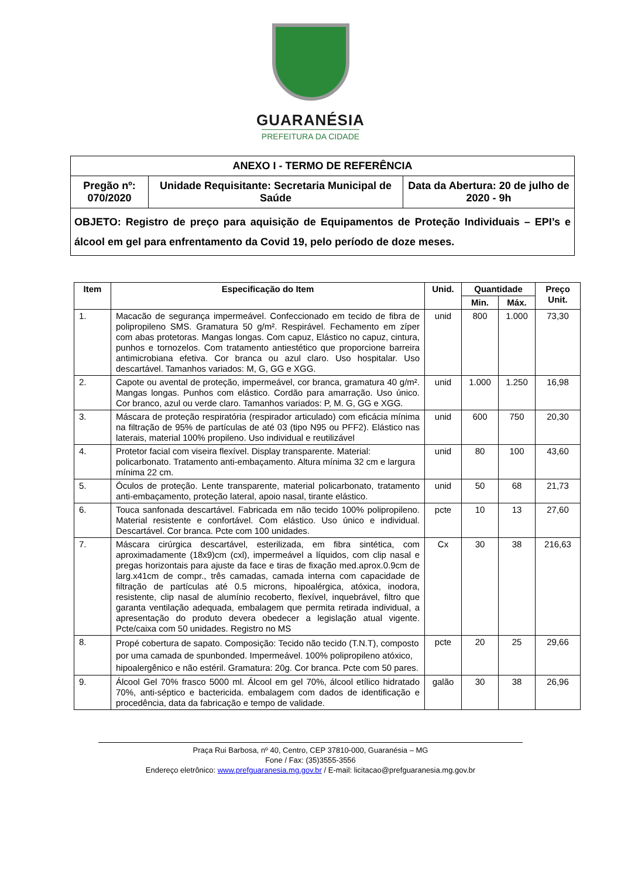GUARANÉSIA
PREFEITURA DA CIDADE
| ANEXO I - TERMO DE REFERÊNCIA | | |
| Pregão nº: 070/2020 | Unidade Requisitante: Secretaria Municipal de Saúde | Data da Abertura: 20 de julho de 2020 - 9h |
| OBJETO: Registro de preço para aquisição de Equipamentos de Proteção Individuais – EPI’s e álcool em gel para enfrentamento da Covid 19, pelo período de doze meses. | | |
| Item | Especificação do Item | Unid. | Quantidade | | Preço Unit. |
| --- | --- | --- | --- | --- | --- |
| | | | Min. | Máx. | |
| 1. | Macacão de segurança impermeável. Confeccionado em tecido de fibra de polipropileno SMS. Gramatura 50 g/m². Respirável. Fechamento em zíper com abas protetoras. Mangas longas. Com capuz, Elástico no capuz, cintura, punhos e tornozelos. Com tratamento antiestético que proporcione barreira antimicrobiana efetiva. Cor branca ou azul claro. Uso hospitalar. Uso descartável. Tamanhos variados: M, G, GG e XGG. | unid | 800 | 1.000 | 73,30 |
| 2. | Capote ou avental de proteção, impermeável, cor branca, gramatura 40 g/m². Mangas longas. Punhos com elástico. Cordão para amarração. Uso único. Cor branco, azul ou verde claro. Tamanhos variados: P, M. G, GG e XGG. | unid | 1.000 | 1.250 | 16,98 |
| 3. | Máscara de proteção respiratória (respirador articulado) com eficácia mínima na filtração de 95% de partículas de até 03 (tipo N95 ou PFF2). Elástico nas laterais, material 100% propileno. Uso individual e reutilizável | unid | 600 | 750 | 20,30 |
| 4. | Protetor facial com viseira flexível. Display transparente. Material: policarbonato. Tratamento anti-embaçamento. Altura mínima 32 cm e largura mínima 22 cm. | unid | 80 | 100 | 43,60 |
| 5. | Óculos de proteção. Lente transparente, material policarbonato, tratamento anti-embaçamento, proteção lateral, apoio nasal, tirante elástico. | unid | 50 | 68 | 21,73 |
| 6. | Touca sanfonada descartável. Fabricada em não tecido 100% polipropileno. Material resistente e confortável. Com elástico. Uso único e individual. Descartável. Cor branca. Pcte com 100 unidades. | pcte | 10 | 13 | 27,60 |
| 7. | Máscara cirúrgica descartável, esterilizada, em fibra sintética, com aproximadamente (18x9)cm (cxl), impermeável a líquidos, com clip nasal e pregas horizontais para ajuste da face e tiras de fixação med.aprox.0.9cm de larg.x41cm de compr., três camadas, camada interna com capacidade de filtração de partículas até 0.5 microns, hipoalérgica, atóxica, inodora, resistente, clip nasal de alumínio recoberto, flexível, inquebrável, filtro que garanta ventilação adequada, embalagem que permita retirada individual, a apresentação do produto devera obedecer a legislação atual vigente. Pcte/caixa com 50 unidades. Registro no MS | Cx | 30 | 38 | 216,63 |
| 8. | Propé cobertura de sapato. Composição: Tecido não tecido (T.N.T), composto por uma camada de spunbonded. Impermeável. 100% polipropileno atóxico, hipoalergênico e não estéril. Gramatura: 20g. Cor branca. Pcte com 50 pares. | pcte | 20 | 25 | 29,66 |
| 9. | Álcool Gel 70% frasco 5000 ml. Álcool em gel 70%, álcool etílico hidratado 70%, anti-séptico e bactericida. embalagem com dados de identificação e procedência, data da fabricação e tempo de validade. | galão | 30 | 38 | 26,96 |
Praça Rui Barbosa, nº 40, Centro, CEP 37810-000, Guaranésia – MG
Fone / Fax: (35)3555-3556
Endereço eletrônico: www.prefguaranesia.mg.gov.br / E-mail: licitacao@prefguaranesia.mg.gov.br